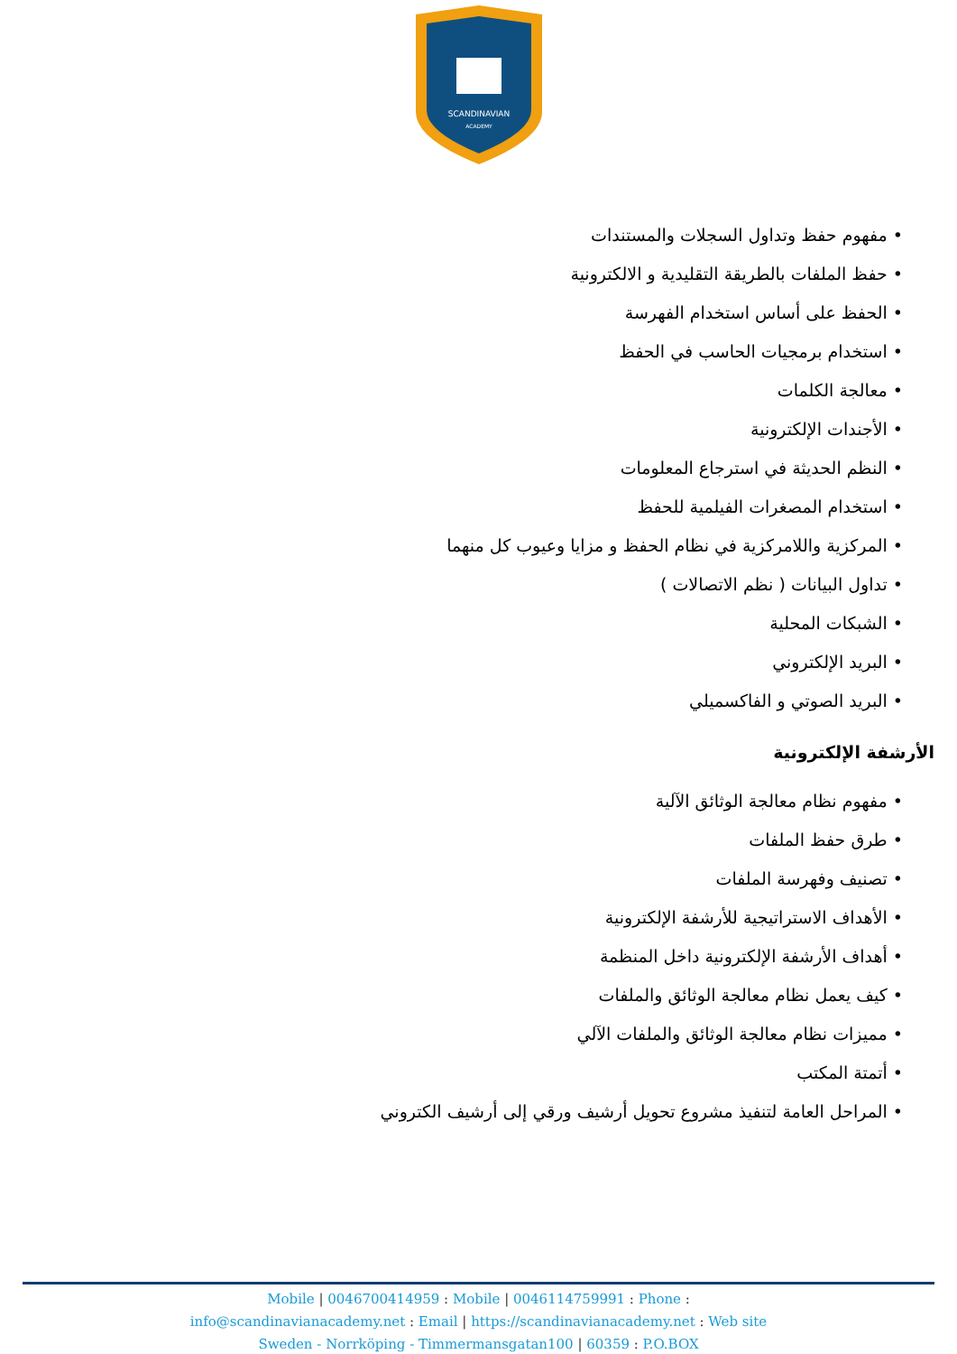SCANDINAVIAN
ACADEMY
• مفهوم حفظ وتداول السجلات والمستندات
• حفظ الملفات بالطريقة التقليدية و الالكترونية
• الحفظ على أساس استخدام الفهرسة
• استخدام برمجيات الحاسب في الحفظ
• معالجة الكلمات
• الأجندات الإلكترونية
• النظم الحديثة في استرجاع المعلومات
• استخدام المصغرات الفيلمية للحفظ
• المركزية واللامركزية في نظام الحفظ و مزايا وعيوب كل منهما
• تداول البيانات ( نظم الاتصالات )
• الشبكات المحلية
• البريد الإلكتروني
• البريد الصوتي و الفاكسميلي
الأرشفة الإلكترونية
• مفهوم نظام معالجة الوثائق الآلية
• طرق حفظ الملفات
• تصنيف وفهرسة الملفات
• الأهداف الاستراتيجية للأرشفة الإلكترونية
• أهداف الأرشفة الإلكترونية داخل المنظمة
• كيف يعمل نظام معالجة الوثائق والملفات
• مميزات نظام معالجة الوثائق والملفات الآلي
• أتمتة المكتب
• المراحل العامة لتنفيذ مشروع تحويل أرشيف ورقي إلى أرشيف الكتروني
Mobile | 0046700414959 : Mobile | 0046114759991 : Phone :
info@scandinavianacademy.net : Email | https://scandinavianacademy.net : Web site
Sweden - Norrköping - Timmermansgatan100 | 60359 : P.O.BOX